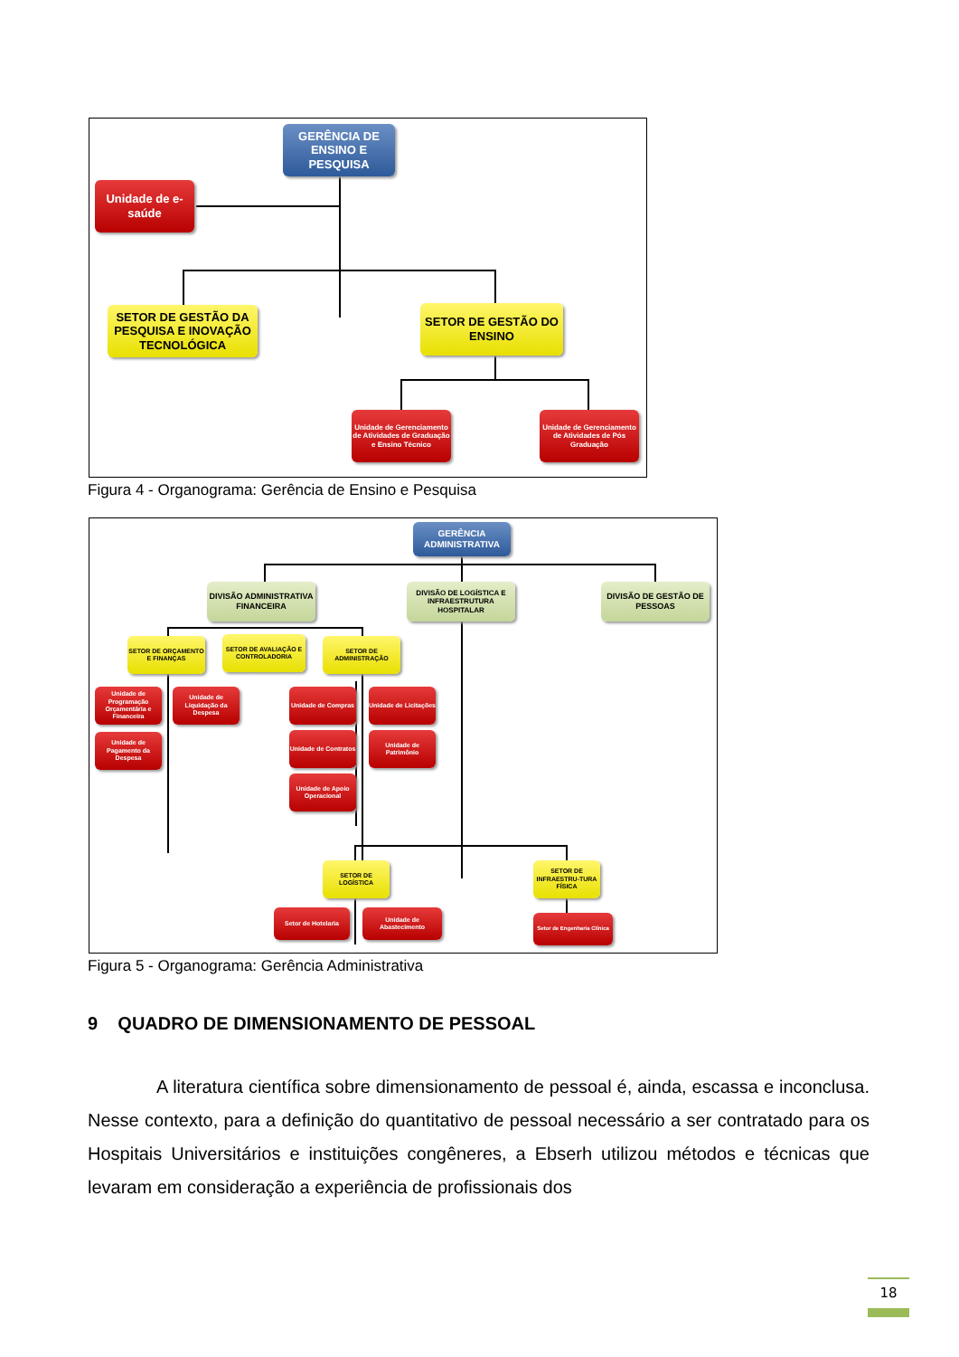GERÊNCIA DE ENSINO E PESQUISA
Unidade de e-saúde
SETOR DE GESTÃO DA PESQUISA E INOVAÇÃO TECNOLÓGICA
SETOR DE GESTÃO DO ENSINO
Unidade de Gerenciamento de Atividades de Graduação e Ensino Técnico
Unidade de Gerenciamento de Atividades de Pós Graduação
Figura 4 - Organograma: Gerência de Ensino e Pesquisa
GERÊNCIA ADMINISTRATIVA
DIVISÃO ADMINISTRATIVA FINANCEIRA
DIVISÃO DE LOGÍSTICA E INFRAESTRUTURA HOSPITALAR
DIVISÃO DE GESTÃO DE PESSOAS
SETOR DE ORÇAMENTO E FINANÇAS
SETOR DE AVALIAÇÃO E CONTROLADORIA
SETOR DE ADMINISTRAÇÃO
Unidade de Programação Orçamentária e Financeira
Unidade de Liquidação da Despesa
Unidade de Pagamento da Despesa
Unidade de Compras
Unidade de Licitações
Unidade de Contratos
Unidade de Patrimônio
Unidade de Apoio Operacional
SETOR DE LOGÍSTICA
SETOR DE INFRAESTRU-TURA FÍSICA
Setor de Hotelaria
Unidade de Abastecimento
Setor de Engenharia Clínica
Figura 5 - Organograma: Gerência Administrativa
9 QUADRO DE DIMENSIONAMENTO DE PESSOAL
A literatura científica sobre dimensionamento de pessoal é, ainda, escassa e inconclusa. Nesse contexto, para a definição do quantitativo de pessoal necessário a ser contratado para os Hospitais Universitários e instituições congêneres, a Ebserh utilizou métodos e técnicas que levaram em consideração a experiência de profissionais dos
18